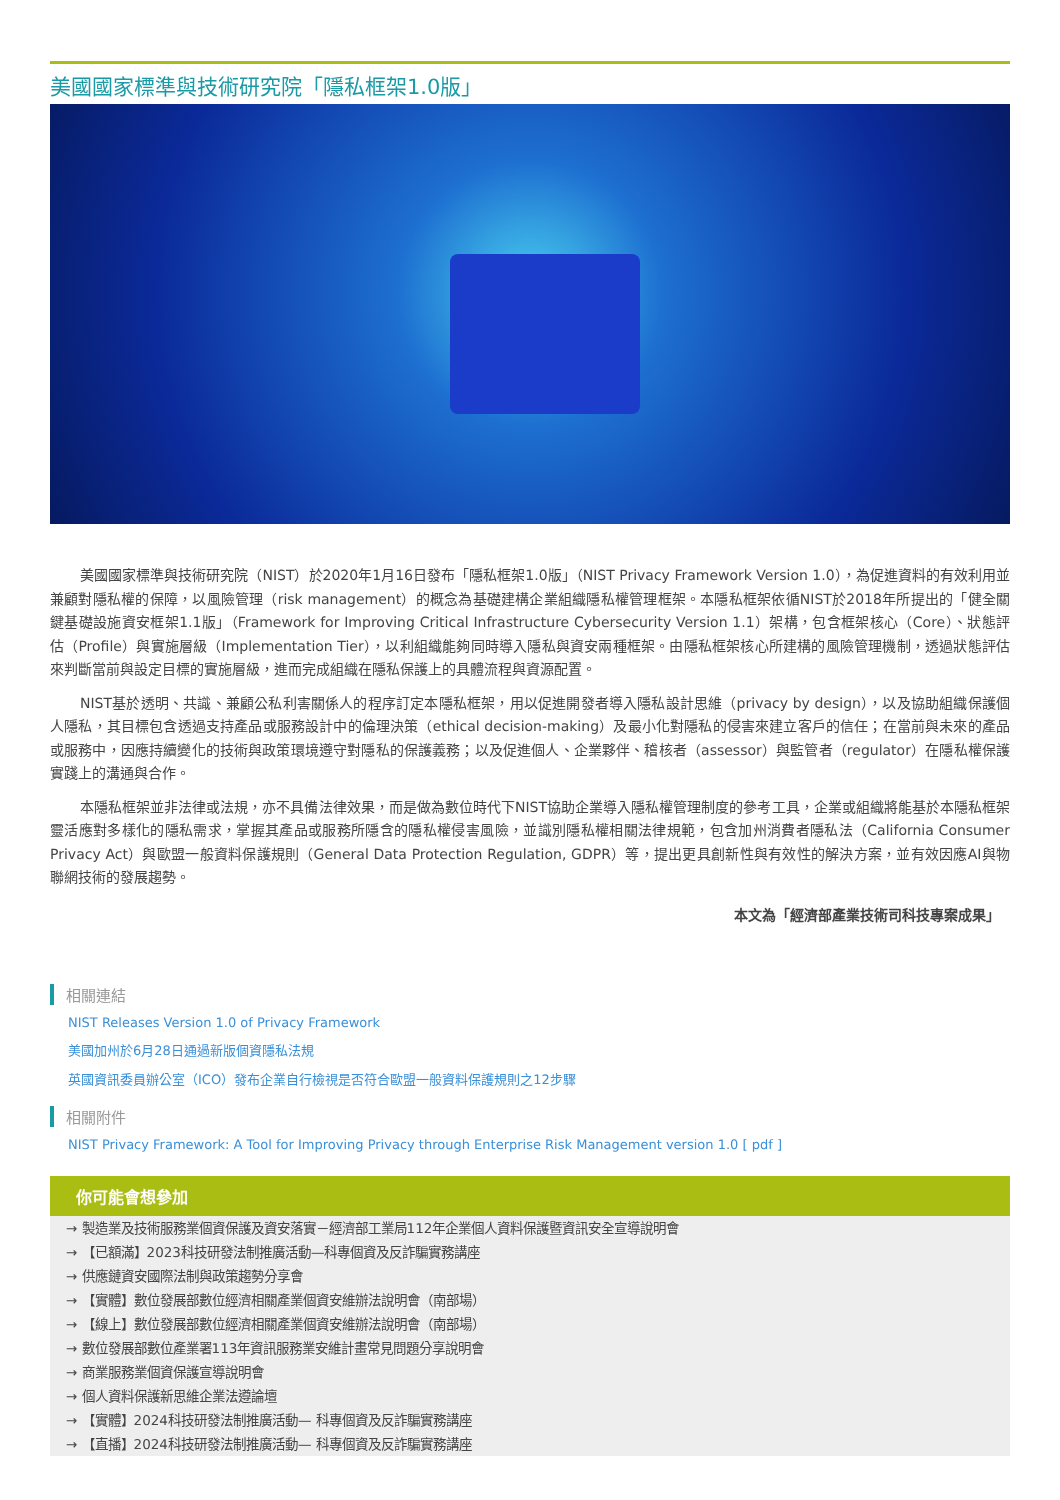美國國家標準與技術研究院「隱私框架1.0版」
美國國家標準與技術研究院（NIST）於2020年1月16日發布「隱私框架1.0版」（NIST Privacy Framework Version 1.0），為促進資料的有效利用並兼顧對隱私權的保障，以風險管理（risk management）的概念為基礎建構企業組織隱私權管理框架。本隱私框架依循NIST於2018年所提出的「健全關鍵基礎設施資安框架1.1版」（Framework for Improving Critical Infrastructure Cybersecurity Version 1.1）架構，包含框架核心（Core）、狀態評估（Profile）與實施層級（Implementation Tier），以利組織能夠同時導入隱私與資安兩種框架。由隱私框架核心所建構的風險管理機制，透過狀態評估來判斷當前與設定目標的實施層級，進而完成組織在隱私保護上的具體流程與資源配置。
NIST基於透明、共識、兼顧公私利害關係人的程序訂定本隱私框架，用以促進開發者導入隱私設計思維（privacy by design），以及協助組織保護個人隱私，其目標包含透過支持產品或服務設計中的倫理決策（ethical decision-making）及最小化對隱私的侵害來建立客戶的信任；在當前與未來的產品或服務中，因應持續變化的技術與政策環境遵守對隱私的保護義務；以及促進個人、企業夥伴、稽核者（assessor）與監管者（regulator）在隱私權保護實踐上的溝通與合作。
本隱私框架並非法律或法規，亦不具備法律效果，而是做為數位時代下NIST協助企業導入隱私權管理制度的參考工具，企業或組織將能基於本隱私框架靈活應對多樣化的隱私需求，掌握其產品或服務所隱含的隱私權侵害風險，並識別隱私權相關法律規範，包含加州消費者隱私法（California Consumer Privacy Act）與歐盟一般資料保護規則（General Data Protection Regulation, GDPR）等，提出更具創新性與有效性的解決方案，並有效因應AI與物聯網技術的發展趨勢。
本文為「經濟部產業技術司科技專案成果」
相關連結
NIST Releases Version 1.0 of Privacy Framework
美國加州於6月28日通過新版個資隱私法規
英國資訊委員辦公室（ICO）發布企業自行檢視是否符合歐盟一般資料保護規則之12步驟
相關附件
NIST Privacy Framework: A Tool for Improving Privacy through Enterprise Risk Management version 1.0 [ pdf ]
你可能會想參加
→ 製造業及技術服務業個資保護及資安落實－經濟部工業局112年企業個人資料保護暨資訊安全宣導說明會
→ 【已額滿】2023科技研發法制推廣活動—科專個資及反詐騙實務講座
→ 供應鏈資安國際法制與政策趨勢分享會
→ 【實體】數位發展部數位經濟相關產業個資安維辦法說明會（南部場）
→ 【線上】數位發展部數位經濟相關產業個資安維辦法說明會（南部場）
→ 數位發展部數位產業署113年資訊服務業安維計畫常見問題分享說明會
→ 商業服務業個資保護宣導說明會
→ 個人資料保護新思維企業法遵論壇
→ 【實體】2024科技研發法制推廣活動— 科專個資及反詐騙實務講座
→ 【直播】2024科技研發法制推廣活動— 科專個資及反詐騙實務講座